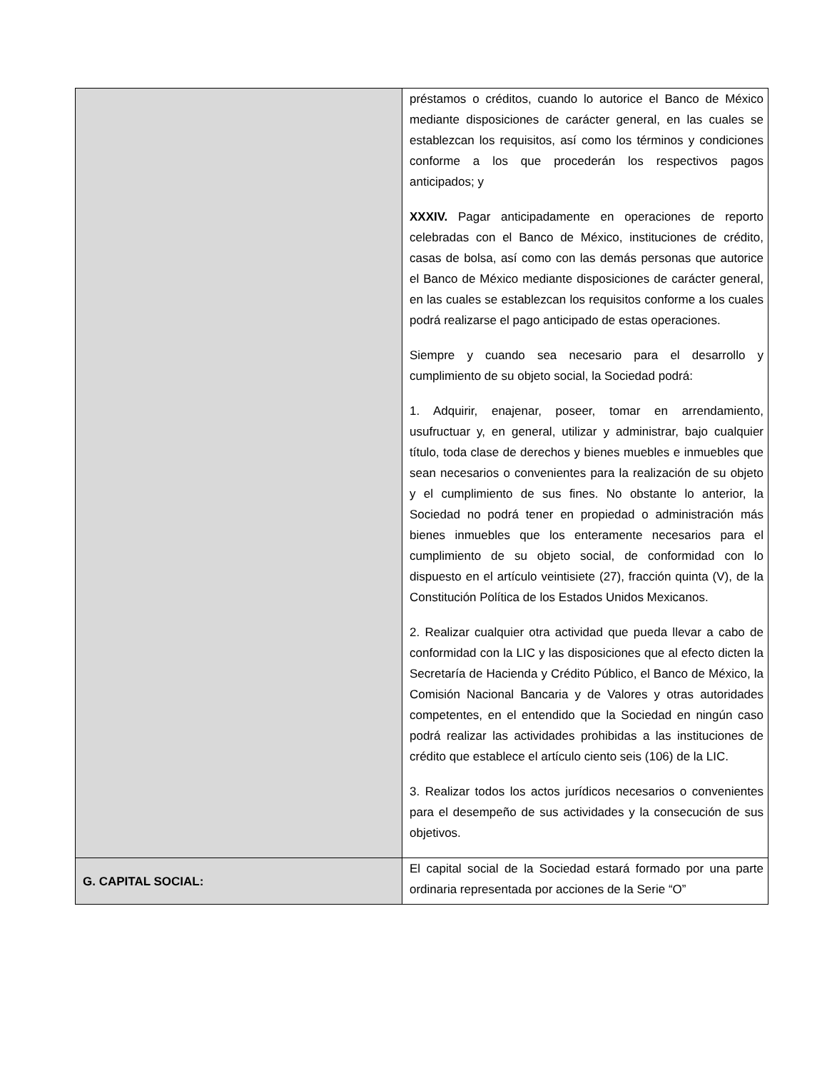| | préstamos o créditos, cuando lo autorice el Banco de México mediante disposiciones de carácter general, en las cuales se establezcan los requisitos, así como los términos y condiciones conforme a los que procederán los respectivos pagos anticipados; y XXXIV. Pagar anticipadamente en operaciones de reporto celebradas con el Banco de México, instituciones de crédito, casas de bolsa, así como con las demás personas que autorice el Banco de México mediante disposiciones de carácter general, en las cuales se establezcan los requisitos conforme a los cuales podrá realizarse el pago anticipado de estas operaciones. Siempre y cuando sea necesario para el desarrollo y cumplimiento de su objeto social, la Sociedad podrá: 1. Adquirir, enajenar, poseer, tomar en arrendamiento, usufructuar y, en general, utilizar y administrar, bajo cualquier título, toda clase de derechos y bienes muebles e inmuebles que sean necesarios o convenientes para la realización de su objeto y el cumplimiento de sus fines. No obstante lo anterior, la Sociedad no podrá tener en propiedad o administración más bienes inmuebles que los enteramente necesarios para el cumplimiento de su objeto social, de conformidad con lo dispuesto en el artículo veintisiete (27), fracción quinta (V), de la Constitución Política de los Estados Unidos Mexicanos. 2. Realizar cualquier otra actividad que pueda llevar a cabo de conformidad con la LIC y las disposiciones que al efecto dicten la Secretaría de Hacienda y Crédito Público, el Banco de México, la Comisión Nacional Bancaria y de Valores y otras autoridades competentes, en el entendido que la Sociedad en ningún caso podrá realizar las actividades prohibidas a las instituciones de crédito que establece el artículo ciento seis (106) de la LIC. 3. Realizar todos los actos jurídicos necesarios o convenientes para el desempeño de sus actividades y la consecución de sus objetivos. |
| G. CAPITAL SOCIAL: | El capital social de la Sociedad estará formado por una parte ordinaria representada por acciones de la Serie “O” |